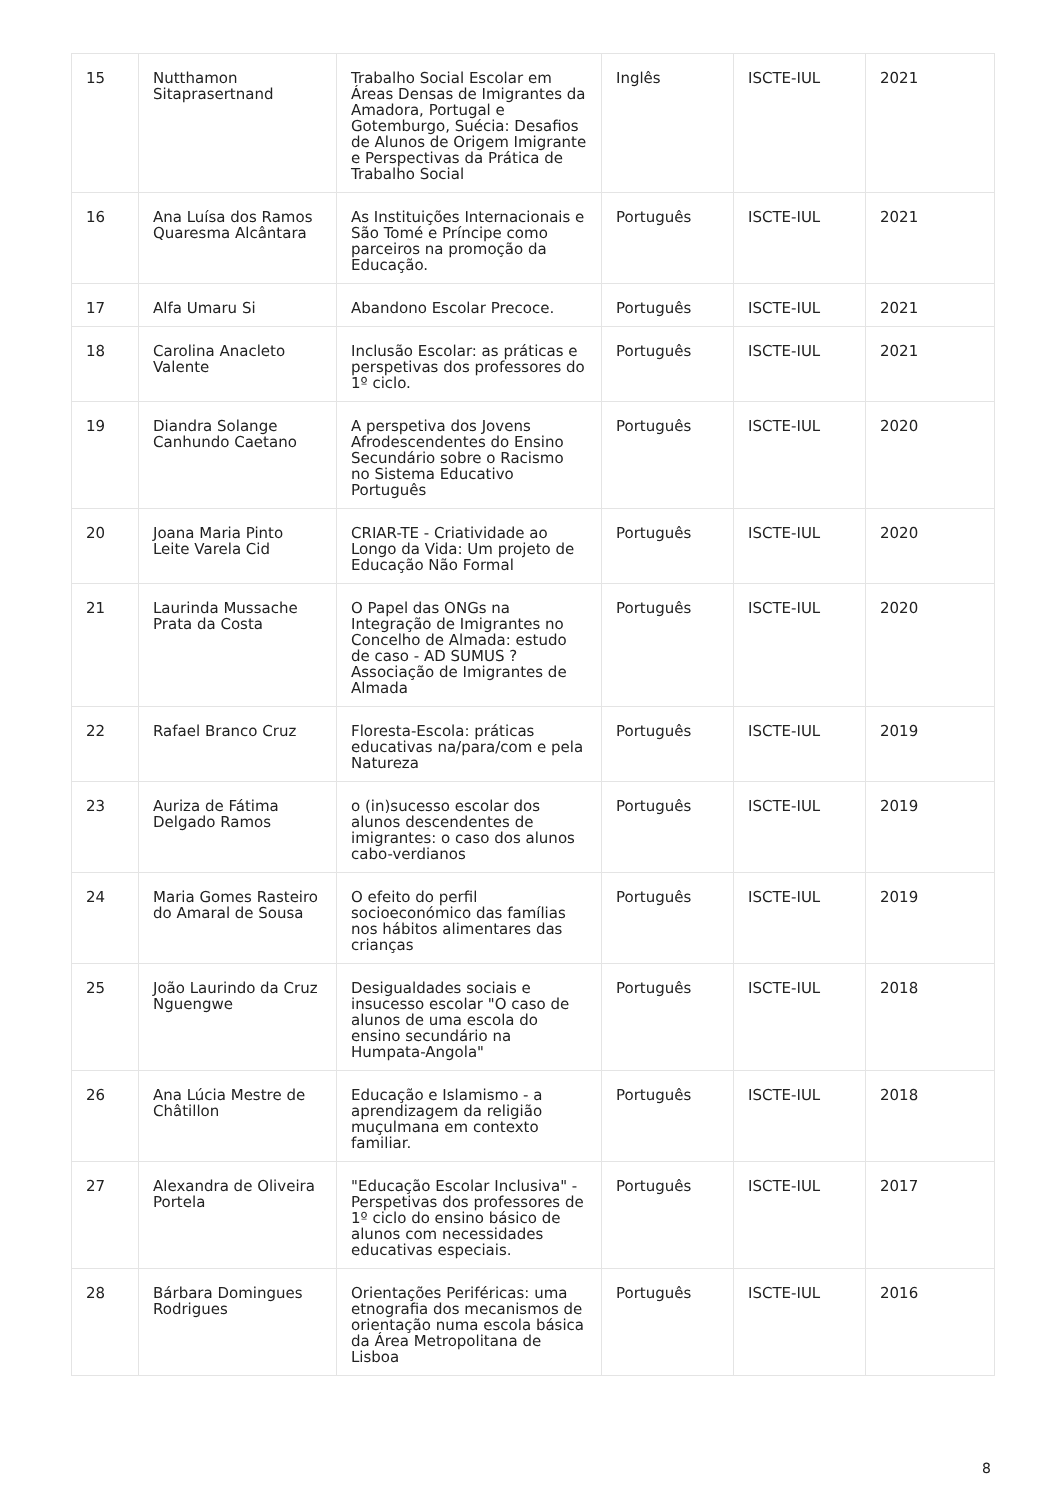| 15 | Nutthamon Sitaprasertnand | Trabalho Social Escolar em Áreas Densas de Imigrantes da Amadora, Portugal e Gotemburgo, Suécia: Desafios de Alunos de Origem Imigrante e Perspectivas da Prática de Trabalho Social | Inglês | ISCTE-IUL | 2021 |
| 16 | Ana Luísa dos Ramos Quaresma Alcântara | As Instituições Internacionais e São Tomé e Príncipe como parceiros na promoção da Educação. | Português | ISCTE-IUL | 2021 |
| 17 | Alfa Umaru Si | Abandono Escolar Precoce. | Português | ISCTE-IUL | 2021 |
| 18 | Carolina Anacleto Valente | Inclusão Escolar: as práticas e perspetivas dos professores do 1º ciclo. | Português | ISCTE-IUL | 2021 |
| 19 | Diandra Solange Canhundo Caetano | A perspetiva dos Jovens Afrodescendentes do Ensino Secundário sobre o Racismo no Sistema Educativo Português | Português | ISCTE-IUL | 2020 |
| 20 | Joana Maria Pinto Leite Varela Cid | CRIAR-TE - Criatividade ao Longo da Vida: Um projeto de Educação Não Formal | Português | ISCTE-IUL | 2020 |
| 21 | Laurinda Mussache Prata da Costa | O Papel das ONGs na Integração de Imigrantes no Concelho de Almada: estudo de caso - AD SUMUS ? Associação de Imigrantes de Almada | Português | ISCTE-IUL | 2020 |
| 22 | Rafael Branco Cruz | Floresta-Escola: práticas educativas na/para/com e pela Natureza | Português | ISCTE-IUL | 2019 |
| 23 | Auriza de Fátima Delgado Ramos | o (in)sucesso escolar dos alunos descendentes de imigrantes: o caso dos alunos cabo-verdianos | Português | ISCTE-IUL | 2019 |
| 24 | Maria Gomes Rasteiro do Amaral de Sousa | O efeito do perfil socioeconómico das famílias nos hábitos alimentares das crianças | Português | ISCTE-IUL | 2019 |
| 25 | João Laurindo da Cruz Nguengwe | Desigualdades sociais e insucesso escolar "O caso de alunos de uma escola do ensino secundário na Humpata-Angola" | Português | ISCTE-IUL | 2018 |
| 26 | Ana Lúcia Mestre de Châtillon | Educação e Islamismo - a aprendizagem da religião muçulmana em contexto familiar. | Português | ISCTE-IUL | 2018 |
| 27 | Alexandra de Oliveira Portela | "Educação Escolar Inclusiva" - Perspetivas dos professores de 1º ciclo do ensino básico de alunos com necessidades educativas especiais. | Português | ISCTE-IUL | 2017 |
| 28 | Bárbara Domingues Rodrigues | Orientações Periféricas: uma etnografia dos mecanismos de orientação numa escola básica da Área Metropolitana de Lisboa | Português | ISCTE-IUL | 2016 |
8